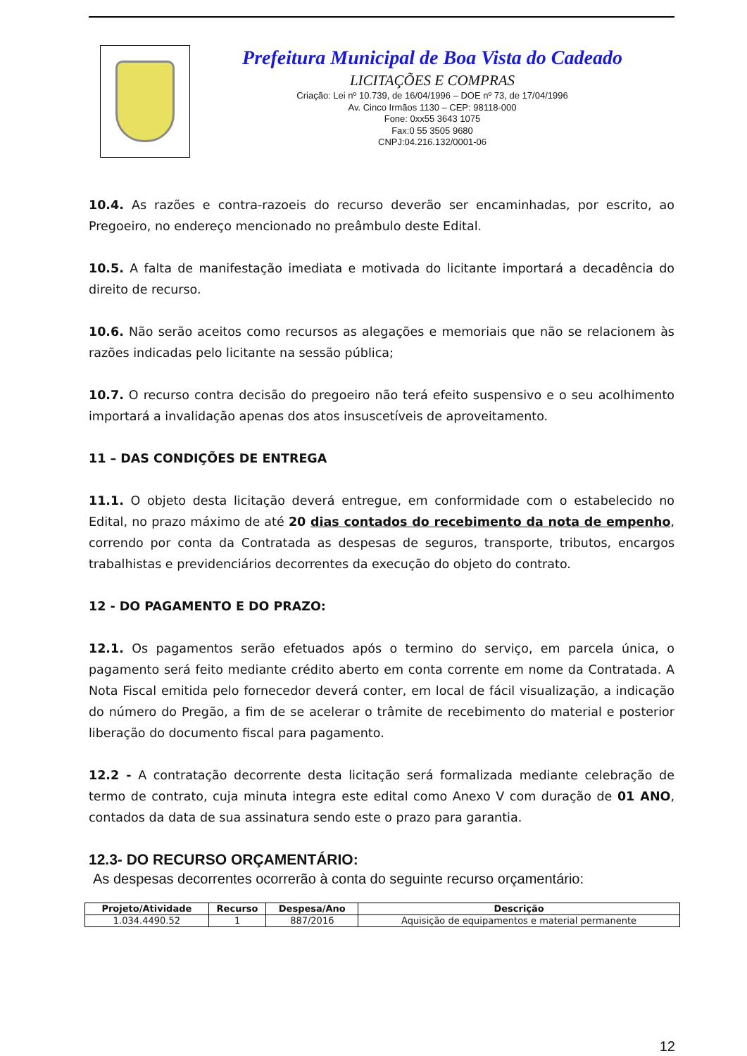Prefeitura Municipal de Boa Vista do Cadeado
LICITAÇÕES E COMPRAS
Criação: Lei nº 10.739, de 16/04/1996 – DOE nº 73, de 17/04/1996
Av. Cinco Irmãos 1130 – CEP: 98118-000
Fone: 0xx55 3643 1075
Fax:0 55 3505 9680
CNPJ:04.216.132/0001-06
10.4. As razões e contra-razoeis do recurso deverão ser encaminhadas, por escrito, ao Pregoeiro, no endereço mencionado no preâmbulo deste Edital.
10.5. A falta de manifestação imediata e motivada do licitante importará a decadência do direito de recurso.
10.6. Não serão aceitos como recursos as alegações e memoriais que não se relacionem às razões indicadas pelo licitante na sessão pública;
10.7. O recurso contra decisão do pregoeiro não terá efeito suspensivo e o seu acolhimento importará a invalidação apenas dos atos insuscetíveis de aproveitamento.
11 – DAS CONDIÇÕES DE ENTREGA
11.1. O objeto desta licitação deverá entregue, em conformidade com o estabelecido no Edital, no prazo máximo de até 20 dias contados do recebimento da nota de empenho, correndo por conta da Contratada as despesas de seguros, transporte, tributos, encargos trabalhistas e previdenciários decorrentes da execução do objeto do contrato.
12 - DO PAGAMENTO E DO PRAZO:
12.1. Os pagamentos serão efetuados após o termino do serviço, em parcela única, o pagamento será feito mediante crédito aberto em conta corrente em nome da Contratada. A Nota Fiscal emitida pelo fornecedor deverá conter, em local de fácil visualização, a indicação do número do Pregão, a fim de se acelerar o trâmite de recebimento do material e posterior liberação do documento fiscal para pagamento.
12.2 - A contratação decorrente desta licitação será formalizada mediante celebração de termo de contrato, cuja minuta integra este edital como Anexo V com duração de 01 ANO, contados da data de sua assinatura sendo este o prazo para garantia.
12.3- DO RECURSO ORÇAMENTÁRIO:
As despesas decorrentes ocorrerão à conta do seguinte recurso orçamentário:
| Projeto/Atividade | Recurso | Despesa/Ano | Descrição |
| --- | --- | --- | --- |
| 1.034.4490.52 | 1 | 887/2016 | Aquisição de equipamentos e material permanente |
12